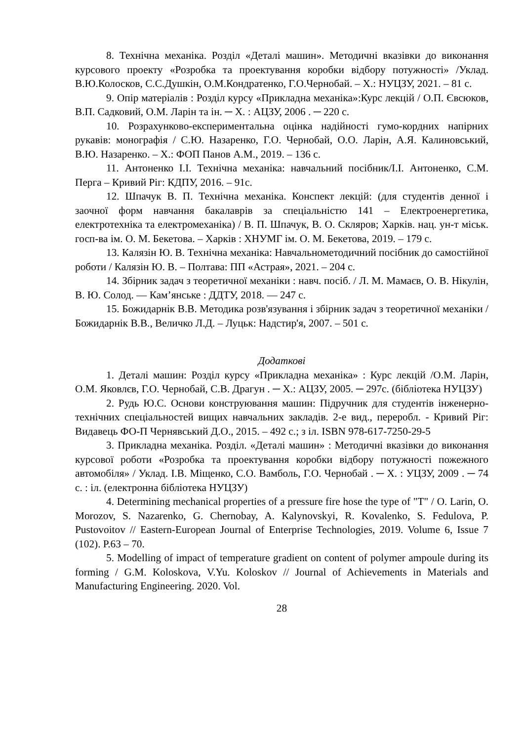8. Технічна механіка. Розділ «Деталі машин». Методичні вказівки до виконання курсового проекту «Розробка та проектування коробки відбору потужності» /Уклад. В.Ю.Колосков, С.С.Душкін, О.М.Кондратенко, Г.О.Чернобай. – Х.: НУЦЗУ, 2021. – 81 с.
9. Опір матеріалів : Розділ курсу «Прикладна механіка»:Курс лекцій / О.П. Євсюков, В.П. Садковий, О.М. Ларін та ін. ─ Х. : АЦЗУ, 2006 . ─ 220 с.
10. Розрахунково-експериментальна оцінка надійності гумо-кордних напірних рукавів: монографія / С.Ю. Назаренко, Г.О. Чернобай, О.О. Ларін, А.Я. Калиновський, В.Ю. Назаренко. – Х.: ФОП Панов А.М., 2019. – 136 с.
11. Антоненко І.І. Технічна механіка: навчальний посібник/І.І. Антоненко, С.М. Перга – Кривий Ріг: КДПУ, 2016. – 91с.
12. Шпачук В. П. Технічна механіка. Конспект лекцій: (для студентів денної і заочної форм навчання бакалаврів за спеціальністю 141 – Електроенергетика, електротехніка та електромеханіка) / В. П. Шпачук, В. О. Скляров; Харків. нац. ун-т міськ. госп-ва ім. О. М. Бекетова. – Харків : ХНУМГ ім. О. М. Бекетова, 2019. – 179 с.
13. Калязін Ю. В. Технічна механіка: Навчальнометодичний посібник до самостійної роботи / Калязін Ю. В. – Полтава: ПП «Астрая», 2021. – 204 с.
14. Збірник задач з теоретичної механіки : навч. посіб. / Л. М. Мамаєв, О. В. Нікулін, В. Ю. Солод. — Кам’янське : ДДТУ, 2018. — 247 с.
15. Божидарнік В.В. Методика розв'язування і збірник задач з теоретичної механіки / Божидарнік В.В., Величко Л.Д. – Луцьк: Надстир'я, 2007. – 501 с.
Додаткові
1. Деталі машин: Розділ курсу «Прикладна механіка» : Курс лекцій /О.М. Ларін, О.М. Яковлєв, Г.О. Чернобай, С.В. Драгун . ─ Х.: АЦЗУ, 2005. ─ 297с. (бібліотека НУЦЗУ)
2. Рудь Ю.С. Основи конструювання машин: Підручник для студентів інженерно-технічних спеціальностей вищих навчальних закладів. 2-е вид., переробл. - Кривий Ріг: Видавець ФО-П Чернявський Д.О., 2015. – 492 с.; з іл. ISBN 978-617-7250-29-5
3. Прикладна механіка. Розділ. «Деталі машин» : Методичні вказівки до виконання курсової роботи «Розробка та проектування коробки відбору потужності пожежного автомобіля» / Уклад. І.В. Міщенко, С.О. Вамболь, Г.О. Чернобай . ─ Х. : УЦЗУ, 2009 . ─ 74 с. : іл. (електронна бібліотека НУЦЗУ)
4. Determining mechanical properties of a pressure fire hose the type of "T" / O. Larin, O. Morozov, S. Nazarenko, G. Chernobay, A. Kalynovskyi, R. Kovalenko, S. Fedulova, P. Pustovoitov // Eastern-European Journal of Enterprise Technologies, 2019. Volume 6, Issue 7 (102). P.63 – 70.
5. Modelling of impact of temperature gradient on content of polymer ampoule during its forming / G.M. Koloskova, V.Yu. Koloskov // Journal of Achievements in Materials and Manufacturing Engineering. 2020. Vol.
28